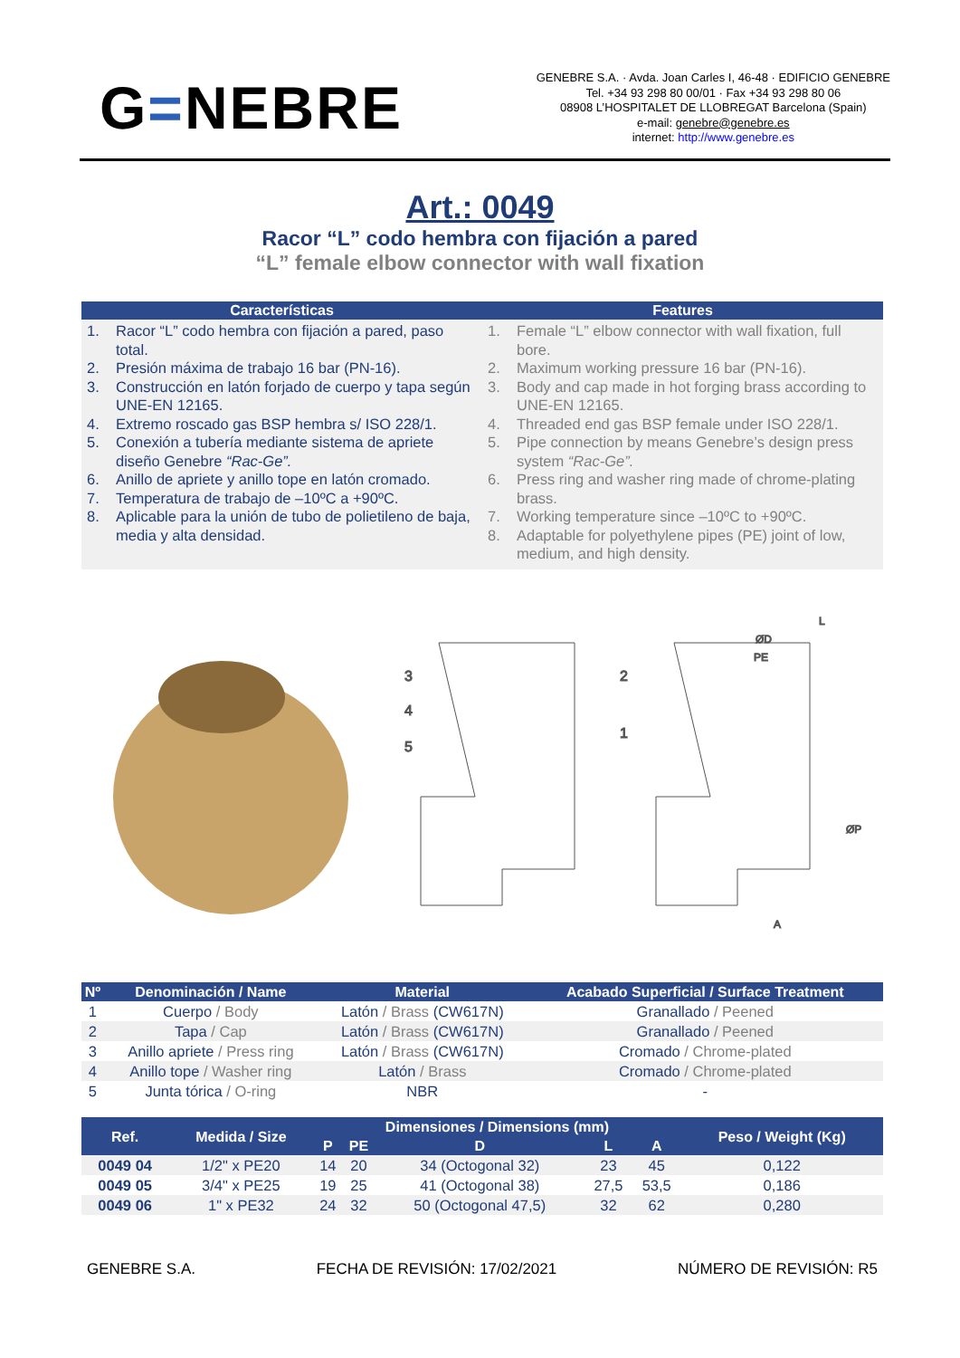G=NEBRE
GENEBRE S.A. · Avda. Joan Carles I, 46-48 · EDIFICIO GENEBRE
Tel. +34 93 298 80 00/01 · Fax +34 93 298 80 06
08908 L’HOSPITALET DE LLOBREGAT Barcelona (Spain)
e-mail: genebre@genebre.es
internet: http://www.genebre.es
Art.: 0049
Racor “L” codo hembra con fijación a pared
“L” female elbow connector with wall fixation
Características
1. Racor “L” codo hembra con fijación a pared, paso total.
2. Presión máxima de trabajo 16 bar (PN-16).
3. Construcción en latón forjado de cuerpo y tapa según UNE-EN 12165.
4. Extremo roscado gas BSP hembra s/ ISO 228/1.
5. Conexión a tubería mediante sistema de apriete diseño Genebre “Rac-Ge”.
6. Anillo de apriete y anillo tope en latón cromado.
7. Temperatura de trabajo de –10ºC a +90ºC.
8. Aplicable para la unión de tubo de polietileno de baja, media y alta densidad.
Features
1. Female “L” elbow connector with wall fixation, full bore.
2. Maximum working pressure 16 bar (PN-16).
3. Body and cap made in hot forging brass according to UNE-EN 12165.
4. Threaded end gas BSP female under ISO 228/1.
5. Pipe connection by means Genebre’s design press system “Rac-Ge”.
6. Press ring and washer ring made of chrome-plating brass.
7. Working temperature since –10ºC to +90ºC.
8. Adaptable for polyethylene pipes (PE) joint of low, medium, and high density.
3
4
5
2
1
L
ØD
PE
ØP
A
| Nº | Denominación / Name | Material | Acabado Superficial / Surface Treatment |
| --- | --- | --- | --- |
| 1 | Cuerpo / Body | Latón / Brass (CW617N) | Granallado / Peened |
| 2 | Tapa / Cap | Latón / Brass (CW617N) | Granallado / Peened |
| 3 | Anillo apriete / Press ring | Latón / Brass (CW617N) | Cromado / Chrome-plated |
| 4 | Anillo tope / Washer ring | Latón / Brass | Cromado / Chrome-plated |
| 5 | Junta tórica / O-ring | NBR | - |
| Ref. | Medida / Size | Dimensiones / Dimensions (mm) | | | | | Peso / Weight (Kg) |
| --- | --- | --- | --- | --- | --- | --- | --- |
| | | P | PE | D | L | A | |
| 0049 04 | 1/2" x PE20 | 14 | 20 | 34 (Octogonal 32) | 23 | 45 | 0,122 |
| 0049 05 | 3/4" x PE25 | 19 | 25 | 41 (Octogonal 38) | 27,5 | 53,5 | 0,186 |
| 0049 06 | 1" x PE32 | 24 | 32 | 50 (Octogonal 47,5) | 32 | 62 | 0,280 |
GENEBRE S.A. FECHA DE REVISIÓN: 17/02/2021 NÚMERO DE REVISIÓN: R5